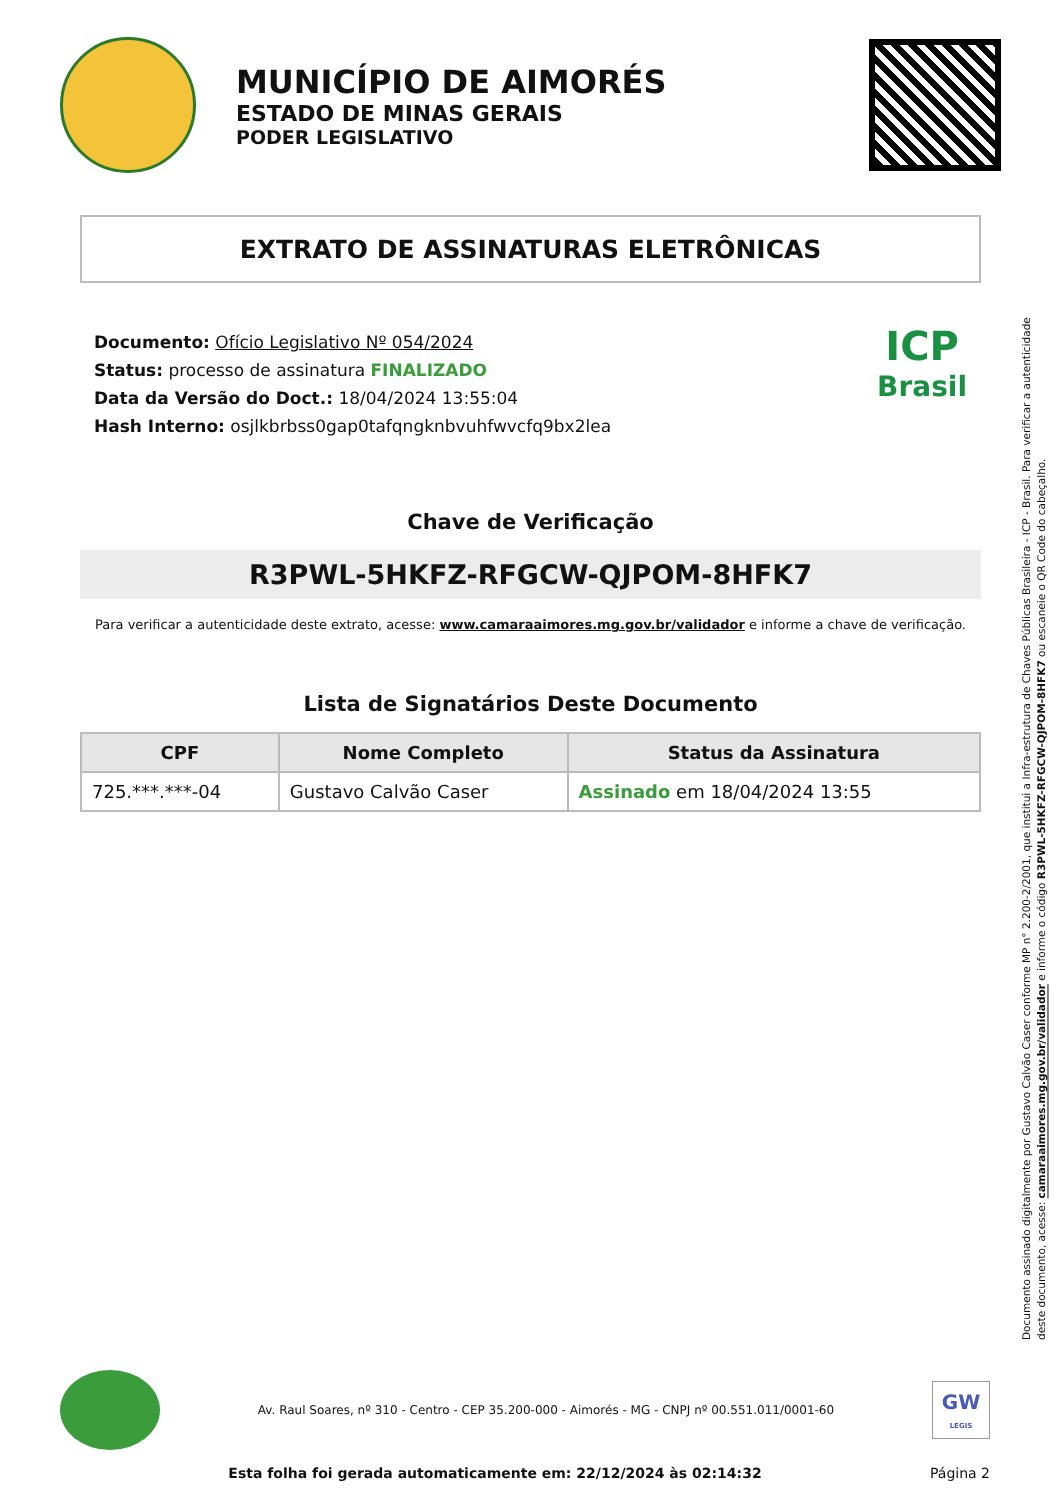MUNICÍPIO DE AIMORÉS
ESTADO DE MINAS GERAIS
PODER LEGISLATIVO
EXTRATO DE ASSINATURAS ELETRÔNICAS
Documento: Ofício Legislativo Nº 054/2024
Status: processo de assinatura FINALIZADO
Data da Versão do Doct.: 18/04/2024 13:55:04
Hash Interno: osjlkbrbss0gap0tafqngknbvuhfwvcfq9bx2lea
ICP
Brasil
Chave de Verificação
R3PWL-5HKFZ-RFGCW-QJPOM-8HFK7
Para verificar a autenticidade deste extrato, acesse: www.camaraaimores.mg.gov.br/validador e informe a chave de verificação.
Lista de Signatários Deste Documento
| CPF | Nome Completo | Status da Assinatura |
| --- | --- | --- |
| 725.***.***-04 | Gustavo Calvão Caser | Assinado em 18/04/2024 13:55 |
Documento assinado digitalmente por Gustavo Calvão Caser conforme MP n° 2.200-2/2001, que institui a Infra-estrutura de Chaves Públicas Brasileira - ICP - Brasil. Para verificar a autenticidade deste documento, acesse: camaraaimores.mg.gov.br/validador e informe o código R3PWL-5HKFZ-RFGCW-QJPOM-8HFK7 ou escaneie o QR Code do cabeçalho.
Av. Raul Soares, nº 310 - Centro - CEP 35.200-000 - Aimorés - MG - CNPJ nº 00.551.011/0001-60
GW
LEGIS
Esta folha foi gerada automaticamente em: 22/12/2024 às 02:14:32
Página 2